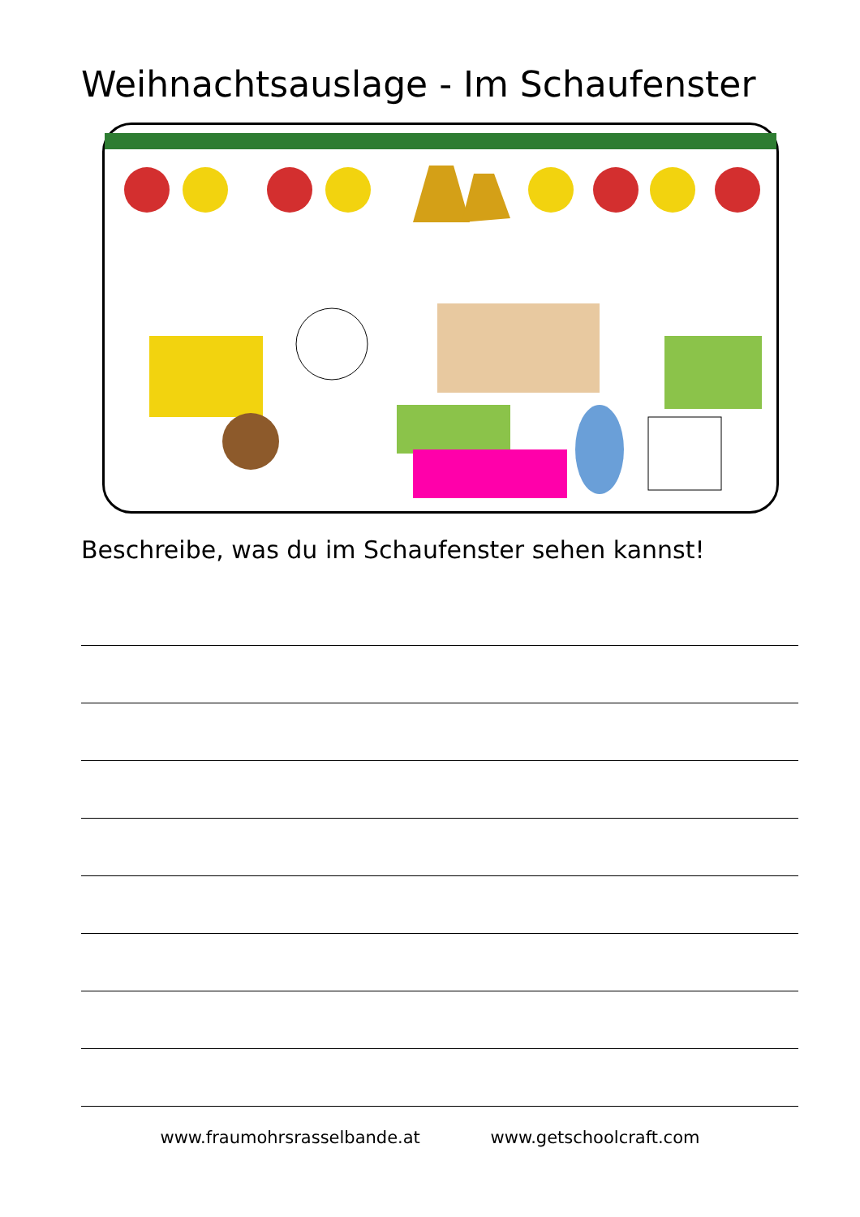Weihnachtsauslage - Im Schaufenster
Beschreibe, was du im Schaufenster sehen kannst!
www.fraumohrsrasselbande.at www.getschoolcraft.com